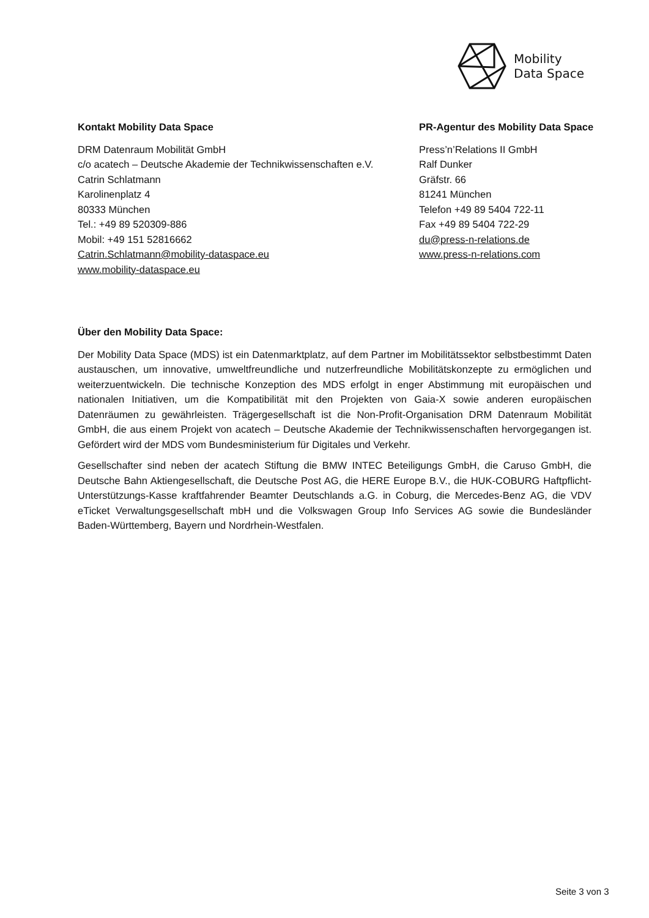Mobility
Data Space
Kontakt Mobility Data Space
DRM Datenraum Mobilität GmbH
c/o acatech – Deutsche Akademie der Technikwissenschaften e.V.
Catrin Schlatmann
Karolinenplatz 4
80333 München
Tel.: +49 89 520309-886
Mobil: +49 151 52816662
Catrin.Schlatmann@mobility-dataspace.eu
www.mobility-dataspace.eu
PR-Agentur des Mobility Data Space
Press’n’Relations II GmbH
Ralf Dunker
Gräfstr. 66
81241 München
Telefon +49 89 5404 722-11
Fax +49 89 5404 722-29
du@press-n-relations.de
www.press-n-relations.com
Über den Mobility Data Space:
Der Mobility Data Space (MDS) ist ein Datenmarktplatz, auf dem Partner im Mobilitätssektor selbstbestimmt Daten austauschen, um innovative, umweltfreundliche und nutzerfreundliche Mobilitätskonzepte zu ermöglichen und weiterzuentwickeln. Die technische Konzeption des MDS erfolgt in enger Abstimmung mit europäischen und nationalen Initiativen, um die Kompatibilität mit den Projekten von Gaia-X sowie anderen europäischen Datenräumen zu gewährleisten. Trägergesellschaft ist die Non-Profit-Organisation DRM Datenraum Mobilität GmbH, die aus einem Projekt von acatech – Deutsche Akademie der Technikwissenschaften hervorgegangen ist. Gefördert wird der MDS vom Bundesministerium für Digitales und Verkehr.
Gesellschafter sind neben der acatech Stiftung die BMW INTEC Beteiligungs GmbH, die Caruso GmbH, die Deutsche Bahn Aktiengesellschaft, die Deutsche Post AG, die HERE Europe B.V., die HUK-COBURG Haftpflicht-Unterstützungs-Kasse kraftfahrender Beamter Deutschlands a.G. in Coburg, die Mercedes-Benz AG, die VDV eTicket Verwaltungsgesellschaft mbH und die Volkswagen Group Info Services AG sowie die Bundesländer Baden-Württemberg, Bayern und Nordrhein-Westfalen.
Seite 3 von 3